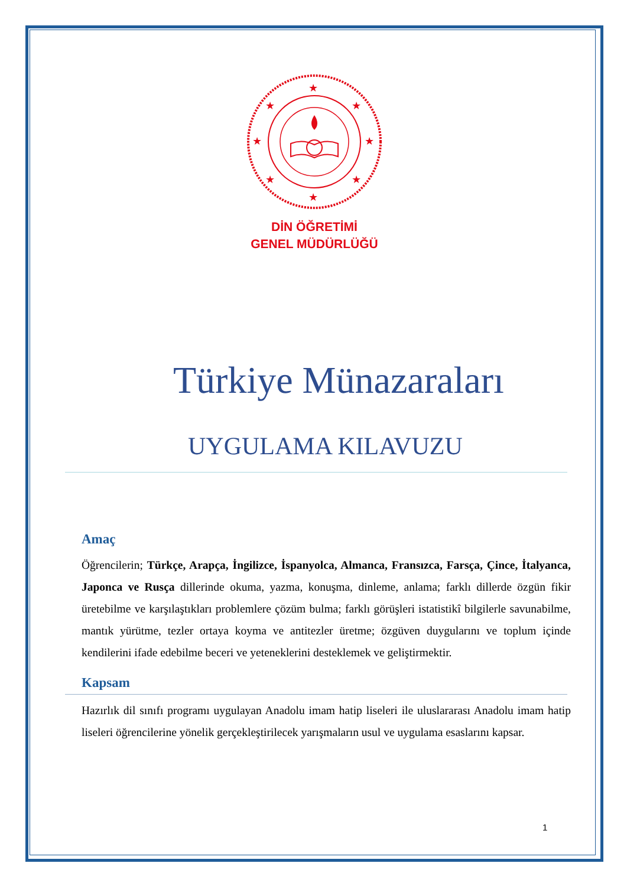★
★
★
★
★
★
★
★
DİN ÖĞRETİMİ
GENEL MÜDÜRLÜĞÜ
Türkiye Münazaraları
UYGULAMA KILAVUZU
Amaç
Öğrencilerin; Türkçe, Arapça, İngilizce, İspanyolca, Almanca, Fransızca, Farsça, Çince, İtalyanca, Japonca ve Rusça dillerinde okuma, yazma, konuşma, dinleme, anlama; farklı dillerde özgün fikir üretebilme ve karşılaştıkları problemlere çözüm bulma; farklı görüşleri istatistikî bilgilerle savunabilme, mantık yürütme, tezler ortaya koyma ve antitezler üretme; özgüven duygularını ve toplum içinde kendilerini ifade edebilme beceri ve yeteneklerini desteklemek ve geliştirmektir.
Kapsam
Hazırlık dil sınıfı programı uygulayan Anadolu imam hatip liseleri ile uluslararası Anadolu imam hatip liseleri öğrencilerine yönelik gerçekleştirilecek yarışmaların usul ve uygulama esaslarını kapsar.
1